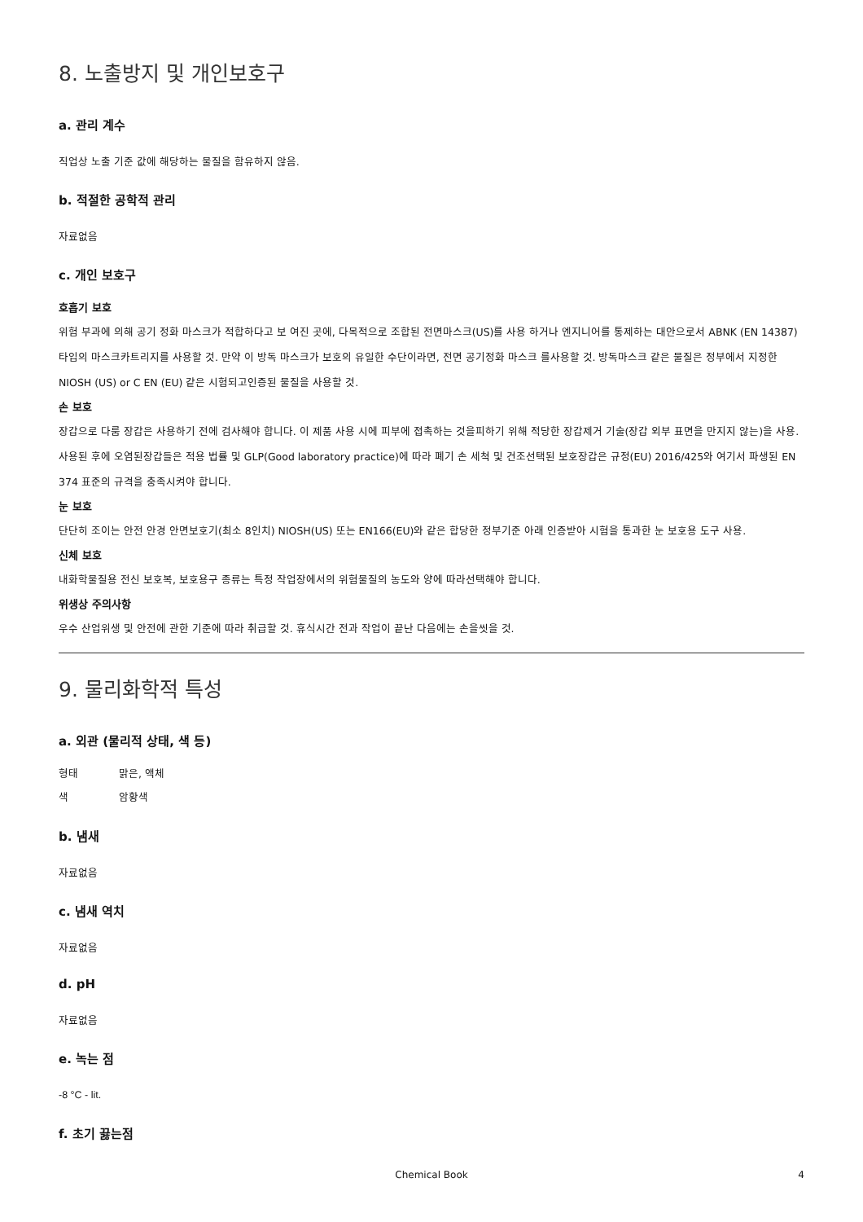8. 노출방지 및 개인보호구
a. 관리 계수
직업상 노출 기준 값에 해당하는 물질을 함유하지 않음.
b. 적절한 공학적 관리
자료없음
c. 개인 보호구
호흡기 보호
위험 부과에 의해 공기 정화 마스크가 적합하다고 보 여진 곳에, 다목적으로 조합된 전면마스크(US)를 사용 하거나 엔지니어를 통제하는 대안으로서 ABNK (EN 14387) 타입의 마스크카트리지를 사용할 것. 만약 이 방독 마스크가 보호의 유일한 수단이라면, 전면 공기정화 마스크 를사용할 것. 방독마스크 같은 물질은 정부에서 지정한 NIOSH (US) or C EN (EU) 같은 시험되고인증된 물질을 사용할 것.
손 보호
장갑으로 다룸 장갑은 사용하기 전에 검사해야 합니다. 이 제품 사용 시에 피부에 접촉하는 것을피하기 위해 적당한 장갑제거 기술(장갑 외부 표면을 만지지 않는)을 사용. 사용된 후에 오염된장갑들은 적용 법률 및 GLP(Good laboratory practice)에 따라 폐기 손 세척 및 건조선택된 보호장갑은 규정(EU) 2016/425와 여기서 파생된 EN 374 표준의 규격을 충족시켜야 합니다.
눈 보호
단단히 조이는 안전 안경 안면보호기(최소 8인치) NIOSH(US) 또는 EN166(EU)와 같은 합당한 정부기준 아래 인증받아 시험을 통과한 눈 보호용 도구 사용.
신체 보호
내화학물질용 전신 보호복, 보호용구 종류는 특정 작업장에서의 위험물질의 농도와 양에 따라선택해야 합니다.
위생상 주의사항
우수 산업위생 및 안전에 관한 기준에 따라 취급할 것. 휴식시간 전과 작업이 끝난 다음에는 손을씻을 것.
9. 물리화학적 특성
a. 외관 (물리적 상태, 색 등)
형태 맑은, 액체
색 암황색
b. 냄새
자료없음
c. 냄새 역치
자료없음
d. pH
자료없음
e. 녹는 점
-8 °C - lit.
f. 초기 끓는점
Chemical Book 4